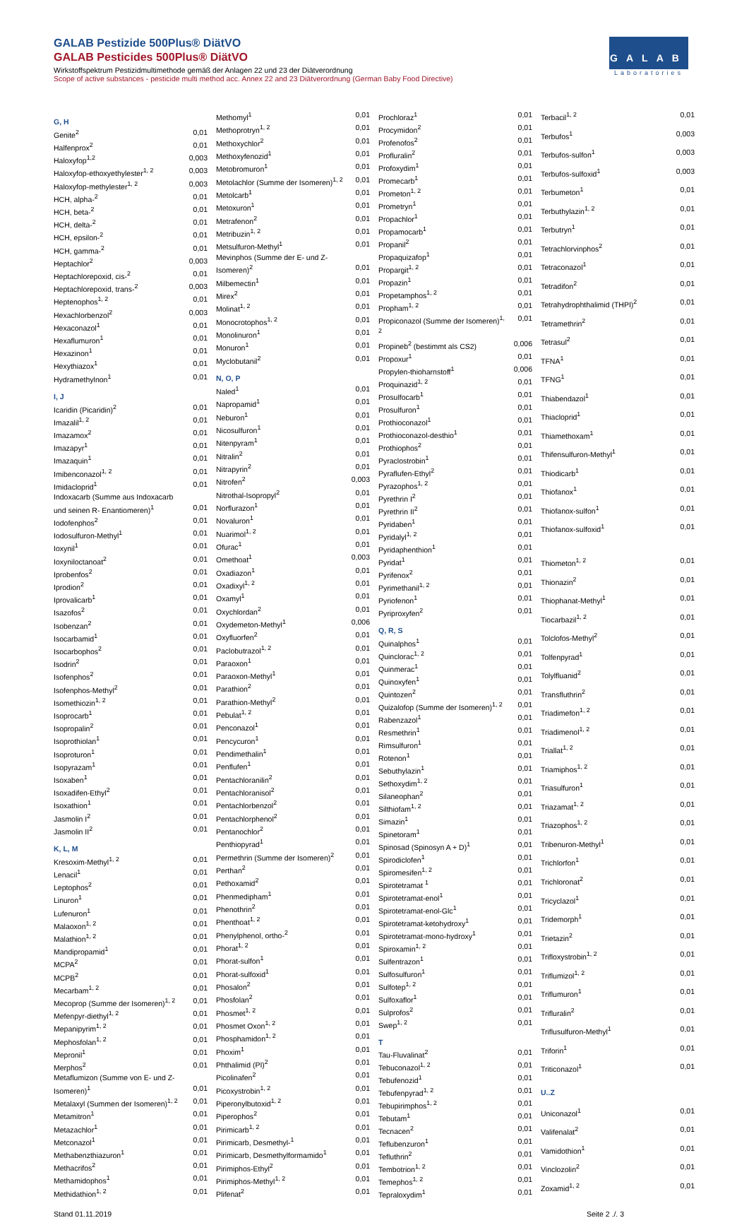GALAB Pestizide 500Plus® DiätVO
GALAB Pesticides 500Plus® DiätVO
Wirkstoffspektrum Pestizidmultimethode gemäß der Anlagen 22 und 23 der Diätverordnung
Scope of active substances - pesticide multi method acc. Annex 22 and 23 Diätverordnung (German Baby Food Directive)
GALAB
Laboratories
| G, H | |
| Genite<sup>2</sup> | 0,01 |
| Halfenprox<sup>2</sup> | 0,01 |
| Haloxyfop<sup>1,2</sup> | 0,003 |
| Haloxyfop-ethoxyethylester<sup>1, 2</sup> | 0,003 |
| Haloxyfop-methylester<sup>1, 2</sup> | 0,003 |
| HCH, alpha-<sup>2</sup> | 0,01 |
| HCH, beta-<sup>2</sup> | 0,01 |
| HCH, delta-<sup>2</sup> | 0,01 |
| HCH, epsilon-<sup>2</sup> | 0,01 |
| HCH, gamma-<sup>2</sup> | 0,01 |
| Heptachlor<sup>2</sup> | 0,003 |
| Heptachlorepoxid, cis-<sup>2</sup> | 0,01 |
| Heptachlorepoxid, trans-<sup>2</sup> | 0,003 |
| Heptenophos<sup>1, 2</sup> | 0,01 |
| Hexachlorbenzol<sup>2</sup> | 0,003 |
| Hexaconazol<sup>1</sup> | 0,01 |
| Hexaflumuron<sup>1</sup> | 0,01 |
| Hexazinon<sup>1</sup> | 0,01 |
| Hexythiazox<sup>1</sup> | 0,01 |
| Hydramethylnon<sup>1</sup> | 0,01 |
| I, J | |
| Icaridin (Picaridin)<sup>2</sup> | 0,01 |
| Imazalil<sup>1, 2</sup> | 0,01 |
| Imazamox<sup>2</sup> | 0,01 |
| Imazapyr<sup>1</sup> | 0,01 |
| Imazaquin<sup>1</sup> | 0,01 |
| Imibenconazol<sup>1, 2</sup> | 0,01 |
| Imidacloprid<sup>1</sup> | 0,01 |
| Indoxacarb (Summe aus Indoxacarb und seinen R- Enantiomeren)<sup>1</sup> | 0,01 |
| Iodofenphos<sup>2</sup> | 0,01 |
| Iodosulfuron-Methyl<sup>1</sup> | 0,01 |
| Ioxynil<sup>1</sup> | 0,01 |
| Ioxyniloctanoat<sup>2</sup> | 0,01 |
| Iprobenfos<sup>2</sup> | 0,01 |
| Iprodion<sup>2</sup> | 0,01 |
| Iprovalicarb<sup>1</sup> | 0,01 |
| Isazofos<sup>2</sup> | 0,01 |
| Isobenzan<sup>2</sup> | 0,01 |
| Isocarbamid<sup>1</sup> | 0,01 |
| Isocarbophos<sup>2</sup> | 0,01 |
| Isodrin<sup>2</sup> | 0,01 |
| Isofenphos<sup>2</sup> | 0,01 |
| Isofenphos-Methyl<sup>2</sup> | 0,01 |
| Isomethiozin<sup>1, 2</sup> | 0,01 |
| Isoprocarb<sup>1</sup> | 0,01 |
| Isopropalin<sup>2</sup> | 0,01 |
| Isoprothiolan<sup>1</sup> | 0,01 |
| Isoproturon<sup>1</sup> | 0,01 |
| Isopyrazam<sup>1</sup> | 0,01 |
| Isoxaben<sup>1</sup> | 0,01 |
| Isoxadifen-Ethyl<sup>2</sup> | 0,01 |
| Isoxathion<sup>1</sup> | 0,01 |
| Jasmolin I<sup>2</sup> | 0,01 |
| Jasmolin II<sup>2</sup> | 0,01 |
| K, L, M | |
| Kresoxim-Methyl<sup>1, 2</sup> | 0,01 |
| Lenacil<sup>1</sup> | 0,01 |
| Leptophos<sup>2</sup> | 0,01 |
| Linuron<sup>1</sup> | 0,01 |
| Lufenuron<sup>1</sup> | 0,01 |
| Malaoxon<sup>1, 2</sup> | 0,01 |
| Malathion<sup>1, 2</sup> | 0,01 |
| Mandipropamid<sup>1</sup> | 0,01 |
| MCPA<sup>2</sup> | 0,01 |
| MCPB<sup>2</sup> | 0,01 |
| Mecarbam<sup>1, 2</sup> | 0,01 |
| Mecoprop (Summe der Isomeren)<sup>1, 2</sup> | 0,01 |
| Mefenpyr-diethyl<sup>1, 2</sup> | 0,01 |
| Mepanipyrim<sup>1, 2</sup> | 0,01 |
| Mephosfolan<sup>1, 2</sup> | 0,01 |
| Mepronil<sup>1</sup> | 0,01 |
| Merphos<sup>2</sup> | 0,01 |
| Metaflumizon (Summe von E- und Z-Isomeren)<sup>1</sup> | 0,01 |
| Metalaxyl (Summen der Isomeren)<sup>1, 2</sup> | 0,01 |
| Metamitron<sup>1</sup> | 0,01 |
| Metazachlor<sup>1</sup> | 0,01 |
| Metconazol<sup>1</sup> | 0,01 |
| Methabenzthiazuron<sup>1</sup> | 0,01 |
| Methacrifos<sup>2</sup> | 0,01 |
| Methamidophos<sup>1</sup> | 0,01 |
| Methidathion<sup>1, 2</sup> | 0,01 |
| Methomyl<sup>1</sup> | 0,01 |
| Methoprotryn<sup>1, 2</sup> | 0,01 |
| Methoxychlor<sup>2</sup> | 0,01 |
| Methoxyfenozid<sup>1</sup> | 0,01 |
| Metobromuron<sup>1</sup> | 0,01 |
| Metolachlor (Summe der Isomeren)<sup>1, 2</sup> | 0,01 |
| Metolcarb<sup>1</sup> | 0,01 |
| Metoxuron<sup>1</sup> | 0,01 |
| Metrafenon<sup>2</sup> | 0,01 |
| Metribuzin<sup>1, 2</sup> | 0,01 |
| Metsulfuron-Methyl<sup>1</sup> | 0,01 |
| Mevinphos (Summe der E- und Z-Isomeren)<sup>2</sup> | 0,01 |
| Milbemectin<sup>1</sup> | 0,01 |
| Mirex<sup>2</sup> | 0,01 |
| Molinat<sup>1, 2</sup> | 0,01 |
| Monocrotophos<sup>1, 2</sup> | 0,01 |
| Monolinuron<sup>1</sup> | 0,01 |
| Monuron<sup>1</sup> | 0,01 |
| Myclobutanil<sup>2</sup> | 0,01 |
| N, O, P | |
| Naled<sup>1</sup> | 0,01 |
| Napropamid<sup>1</sup> | 0,01 |
| Neburon<sup>1</sup> | 0,01 |
| Nicosulfuron<sup>1</sup> | 0,01 |
| Nitenpyram<sup>1</sup> | 0,01 |
| Nitralin<sup>2</sup> | 0,01 |
| Nitrapyrin<sup>2</sup> | 0,01 |
| Nitrofen<sup>2</sup> | 0,003 |
| Nitrothal-Isopropyl<sup>2</sup> | 0,01 |
| Norflurazon<sup>1</sup> | 0,01 |
| Novaluron<sup>1</sup> | 0,01 |
| Nuarimol<sup>1, 2</sup> | 0,01 |
| Ofurac<sup>1</sup> | 0,01 |
| Omethoat<sup>1</sup> | 0,003 |
| Oxadiazon<sup>1</sup> | 0,01 |
| Oxadixyl<sup>1, 2</sup> | 0,01 |
| Oxamyl<sup>1</sup> | 0,01 |
| Oxychlordan<sup>2</sup> | 0,01 |
| Oxydemeton-Methyl<sup>1</sup> | 0,006 |
| Oxyfluorfen<sup>2</sup> | 0,01 |
| Paclobutrazol<sup>1, 2</sup> | 0,01 |
| Paraoxon<sup>1</sup> | 0,01 |
| Paraoxon-Methyl<sup>1</sup> | 0,01 |
| Parathion<sup>2</sup> | 0,01 |
| Parathion-Methyl<sup>2</sup> | 0,01 |
| Pebulat<sup>1, 2</sup> | 0,01 |
| Penconazol<sup>1</sup> | 0,01 |
| Pencycuron<sup>1</sup> | 0,01 |
| Pendimethalin<sup>1</sup> | 0,01 |
| Penflufen<sup>1</sup> | 0,01 |
| Pentachloranilin<sup>2</sup> | 0,01 |
| Pentachloranisol<sup>2</sup> | 0,01 |
| Pentachlorbenzol<sup>2</sup> | 0,01 |
| Pentachlorphenol<sup>2</sup> | 0,01 |
| Pentanochlor<sup>2</sup> | 0,01 |
| Penthiopyrad<sup>1</sup> | 0,01 |
| Permethrin (Summe der Isomeren)<sup>2</sup> | 0,01 |
| Perthan<sup>2</sup> | 0,01 |
| Pethoxamid<sup>2</sup> | 0,01 |
| Phenmedipham<sup>1</sup> | 0,01 |
| Phenothrin<sup>2</sup> | 0,01 |
| Phenthoat<sup>1, 2</sup> | 0,01 |
| Phenylphenol, ortho-<sup>2</sup> | 0,01 |
| Phorat<sup>1, 2</sup> | 0,01 |
| Phorat-sulfon<sup>1</sup> | 0,01 |
| Phorat-sulfoxid<sup>1</sup> | 0,01 |
| Phosalon<sup>2</sup> | 0,01 |
| Phosfolan<sup>2</sup> | 0,01 |
| Phosmet<sup>1, 2</sup> | 0,01 |
| Phosmet Oxon<sup>1, 2</sup> | 0,01 |
| Phosphamidon<sup>1, 2</sup> | 0,01 |
| Phoxim<sup>1</sup> | 0,01 |
| Phthalimid (PI)<sup>2</sup> | 0,01 |
| Picolinafen<sup>2</sup> | 0,01 |
| Picoxystrobin<sup>1, 2</sup> | 0,01 |
| Piperonylbutoxid<sup>1, 2</sup> | 0,01 |
| Piperophos<sup>2</sup> | 0,01 |
| Pirimicarb<sup>1, 2</sup> | 0,01 |
| Pirimicarb, Desmethyl-<sup>1</sup> | 0,01 |
| Pirimicarb, Desmethylformamido<sup>1</sup> | 0,01 |
| Pirimiphos-Ethyl<sup>2</sup> | 0,01 |
| Pirimiphos-Methyl<sup>1, 2</sup> | 0,01 |
| Plifenat<sup>2</sup> | 0,01 |
| Prochloraz<sup>1</sup> | 0,01 |
| Procymidon<sup>2</sup> | 0,01 |
| Profenofos<sup>2</sup> | 0,01 |
| Profluralin<sup>2</sup> | 0,01 |
| Profoxydim<sup>1</sup> | 0,01 |
| Promecarb<sup>1</sup> | 0,01 |
| Prometon<sup>1, 2</sup> | 0,01 |
| Prometryn<sup>1</sup> | 0,01 |
| Propachlor<sup>1</sup> | 0,01 |
| Propamocarb<sup>1</sup> | 0,01 |
| Propanil<sup>2</sup> | 0,01 |
| Propaquizafop<sup>1</sup> | 0,01 |
| Propargit<sup>1, 2</sup> | 0,01 |
| Propazin<sup>1</sup> | 0,01 |
| Propetamphos<sup>1, 2</sup> | 0,01 |
| Propham<sup>1, 2</sup> | 0,01 |
| Propiconazol (Summe der Isomeren)<sup>1, 2</sup> | 0,01 |
| Propineb<sup>2</sup> (bestimmt als CS2) | 0,006 |
| Propoxur<sup>1</sup> | 0,01 |
| Propylen-thioharnstoff<sup>1</sup> | 0,006 |
| Proquinazid<sup>1, 2</sup> | 0,01 |
| Prosulfocarb<sup>1</sup> | 0,01 |
| Prosulfuron<sup>1</sup> | 0,01 |
| Prothioconazol<sup>1</sup> | 0,01 |
| Prothioconazol-desthio<sup>1</sup> | 0,01 |
| Prothiophos<sup>2</sup> | 0,01 |
| Pyraclostrobin<sup>1</sup> | 0,01 |
| Pyraflufen-Ethyl<sup>2</sup> | 0,01 |
| Pyrazophos<sup>1, 2</sup> | 0,01 |
| Pyrethrin I<sup>2</sup> | 0,01 |
| Pyrethrin II<sup>2</sup> | 0,01 |
| Pyridaben<sup>1</sup> | 0,01 |
| Pyridalyl<sup>1, 2</sup> | 0,01 |
| Pyridaphenthion<sup>1</sup> | 0,01 |
| Pyridat<sup>1</sup> | 0,01 |
| Pyrifenox<sup>2</sup> | 0,01 |
| Pyrimethanil<sup>1, 2</sup> | 0,01 |
| Pyriofenon<sup>1</sup> | 0,01 |
| Pyriproxyfen<sup>2</sup> | 0,01 |
| Q, R, S | |
| Quinalphos<sup>1</sup> | 0,01 |
| Quinclorac<sup>1, 2</sup> | 0,01 |
| Quinmerac<sup>1</sup> | 0,01 |
| Quinoxyfen<sup>1</sup> | 0,01 |
| Quintozen<sup>2</sup> | 0,01 |
| Quizalofop (Summe der Isomeren)<sup>1, 2</sup> | 0,01 |
| Rabenzazol<sup>1</sup> | 0,01 |
| Resmethrin<sup>1</sup> | 0,01 |
| Rimsulfuron<sup>1</sup> | 0,01 |
| Rotenon<sup>1</sup> | 0,01 |
| Sebuthylazin<sup>1</sup> | 0,01 |
| Sethoxydim<sup>1, 2</sup> | 0,01 |
| Silaneophan<sup>2</sup> | 0,01 |
| Silthiofam<sup>1, 2</sup> | 0,01 |
| Simazin<sup>1</sup> | 0,01 |
| Spinetoram<sup>1</sup> | 0,01 |
| Spinosad (Spinosyn A + D)<sup>1</sup> | 0,01 |
| Spirodiclofen<sup>1</sup> | 0,01 |
| Spiromesifen<sup>1, 2</sup> | 0,01 |
| Spirotetramat <sup>1</sup> | 0,01 |
| Spirotetramat-enol<sup>1</sup> | 0,01 |
| Spirotetramat-enol-Glc<sup>1</sup> | 0,01 |
| Spirotetramat-ketohydroxy<sup>1</sup> | 0,01 |
| Spirotetramat-mono-hydroxy<sup>1</sup> | 0,01 |
| Spiroxamin<sup>1, 2</sup> | 0,01 |
| Sulfentrazon<sup>1</sup> | 0,01 |
| Sulfosulfuron<sup>1</sup> | 0,01 |
| Sulfotep<sup>1, 2</sup> | 0,01 |
| Sulfoxaflor<sup>1</sup> | 0,01 |
| Sulprofos<sup>2</sup> | 0,01 |
| Swep<sup>1, 2</sup> | 0,01 |
| T | |
| Tau-Fluvalinat<sup>2</sup> | 0,01 |
| Tebuconazol<sup>1, 2</sup> | 0,01 |
| Tebufenozid<sup>1</sup> | 0,01 |
| Tebufenpyrad<sup>1, 2</sup> | 0,01 |
| Tebupirimphos<sup>1, 2</sup> | 0,01 |
| Tebutam<sup>1</sup> | 0,01 |
| Tecnacen<sup>2</sup> | 0,01 |
| Teflubenzuron<sup>1</sup> | 0,01 |
| Tefluthrin<sup>2</sup> | 0,01 |
| Tembotrion<sup>1, 2</sup> | 0,01 |
| Temephos<sup>1, 2</sup> | 0,01 |
| Tepraloxydim<sup>1</sup> | 0,01 |
| Terbacil<sup>1, 2</sup> | 0,01 |
| Terbufos<sup>1</sup> | 0,003 |
| Terbufos-sulfon<sup>1</sup> | 0,003 |
| Terbufos-sulfoxid<sup>1</sup> | 0,003 |
| Terbumeton<sup>1</sup> | 0,01 |
| Terbuthylazin<sup>1, 2</sup> | 0,01 |
| Terbutryn<sup>1</sup> | 0,01 |
| Tetrachlorvinphos<sup>2</sup> | 0,01 |
| Tetraconazol<sup>1</sup> | 0,01 |
| Tetradifon<sup>2</sup> | 0,01 |
| Tetrahydrophthalimid (THPI)<sup>2</sup> | 0,01 |
| Tetramethrin<sup>2</sup> | 0,01 |
| Tetrasul<sup>2</sup> | 0,01 |
| TFNA<sup>1</sup> | 0,01 |
| TFNG<sup>1</sup> | 0,01 |
| Thiabendazol<sup>1</sup> | 0,01 |
| Thiacloprid<sup>1</sup> | 0,01 |
| Thiamethoxam<sup>1</sup> | 0,01 |
| Thifensulfuron-Methyl<sup>1</sup> | 0,01 |
| Thiodicarb<sup>1</sup> | 0,01 |
| Thiofanox<sup>1</sup> | 0,01 |
| Thiofanox-sulfon<sup>1</sup> | 0,01 |
| Thiofanox-sulfoxid<sup>1</sup> | 0,01 |
| Thiometon<sup>1, 2</sup> | 0,01 |
| Thionazin<sup>2</sup> | 0,01 |
| Thiophanat-Methyl<sup>1</sup> | 0,01 |
| Tiocarbazil<sup>1, 2</sup> | 0,01 |
| Tolclofos-Methyl<sup>2</sup> | 0,01 |
| Tolfenpyrad<sup>1</sup> | 0,01 |
| Tolylfluanid<sup>2</sup> | 0,01 |
| Transfluthrin<sup>2</sup> | 0,01 |
| Triadimefon<sup>1, 2</sup> | 0,01 |
| Triadimenol<sup>1, 2</sup> | 0,01 |
| Triallat<sup>1, 2</sup> | 0,01 |
| Triamiphos<sup>1, 2</sup> | 0,01 |
| Triasulfuron<sup>1</sup> | 0,01 |
| Triazamat<sup>1, 2</sup> | 0,01 |
| Triazophos<sup>1, 2</sup> | 0,01 |
| Tribenuron-Methyl<sup>1</sup> | 0,01 |
| Trichlorfon<sup>1</sup> | 0,01 |
| Trichloronat<sup>2</sup> | 0,01 |
| Tricyclazol<sup>1</sup> | 0,01 |
| Tridemorph<sup>1</sup> | 0,01 |
| Trietazin<sup>2</sup> | 0,01 |
| Trifloxystrobin<sup>1, 2</sup> | 0,01 |
| Triflumizol<sup>1, 2</sup> | 0,01 |
| Triflumuron<sup>1</sup> | 0,01 |
| Trifluralin<sup>2</sup> | 0,01 |
| Triflusulfuron-Methyl<sup>1</sup> | 0,01 |
| Triforin<sup>1</sup> | 0,01 |
| Triticonazol<sup>1</sup> | 0,01 |
| U..Z | |
| Uniconazol<sup>1</sup> | 0,01 |
| Valifenalat<sup>2</sup> | 0,01 |
| Vamidothion<sup>1</sup> | 0,01 |
| Vinclozolin<sup>2</sup> | 0,01 |
| Zoxamid<sup>1, 2</sup> | 0,01 |
Stand 01.11.2019 Seite 2 ./. 3